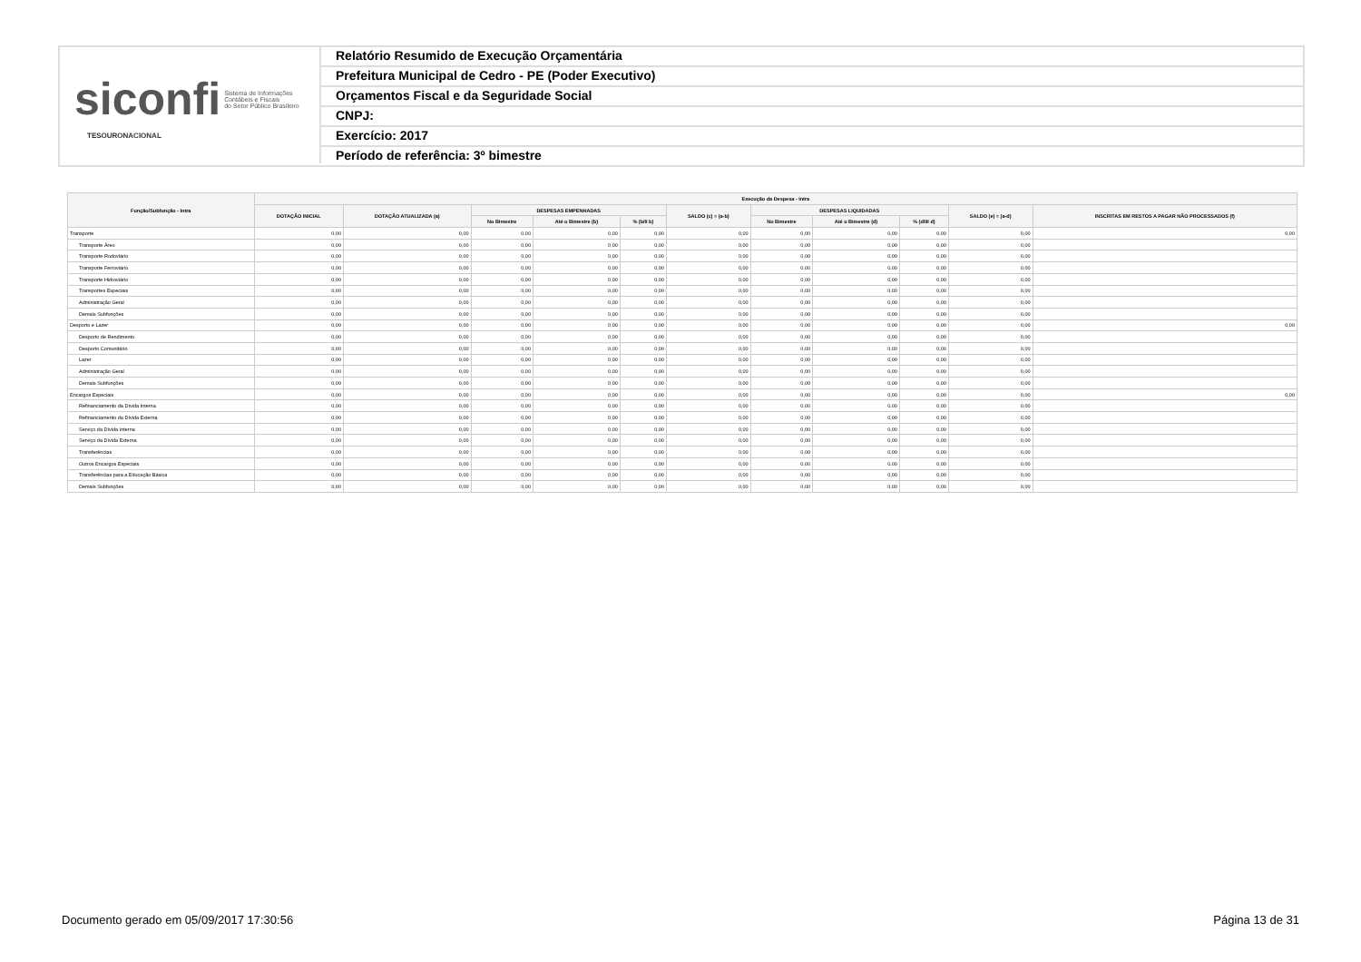siconfi Sistema de Informações
Contábeis e Fiscais
do Setor Público Brasileiro
TESOURONACIONAL
Relatório Resumido de Execução Orçamentária
Prefeitura Municipal de Cedro - PE (Poder Executivo)
Orçamentos Fiscal e da Seguridade Social
CNPJ:
Exercício: 2017
Período de referência: 3º bimestre
| Função/Subfunção - Intra | Execução da Despesa - Intra | | | | | | | | | | |
| --- | --- | --- | --- | --- | --- | --- | --- | --- | --- | --- | --- |
| | DOTAÇÃO INICIAL | DOTAÇÃO ATUALIZADA (a) | DESPESAS EMPENHADAS | | | SALDO (c) = (a-b) | DESPESAS LIQUIDADAS | | | SALDO (e) = (a-d) | INSCRITAS EM RESTOS A PAGAR NÃO PROCESSADOS (f) |
| | | | No Bimestre | Até o Bimestre (b) | % (b/II b) | | No Bimestre | Até o Bimestre (d) | % (d/III d) | | |
| Transporte | 0,00 | 0,00 | 0,00 | 0,00 | 0,00 | 0,00 | 0,00 | 0,00 | 0,00 | 0,00 | 0,00 |
| Transporte Áreo | 0,00 | 0,00 | 0,00 | 0,00 | 0,00 | 0,00 | 0,00 | 0,00 | 0,00 | 0,00 | |
| Transporte Rodoviário | 0,00 | 0,00 | 0,00 | 0,00 | 0,00 | 0,00 | 0,00 | 0,00 | 0,00 | 0,00 | |
| Transporte Ferroviário | 0,00 | 0,00 | 0,00 | 0,00 | 0,00 | 0,00 | 0,00 | 0,00 | 0,00 | 0,00 | |
| Transporte Hidroviário | 0,00 | 0,00 | 0,00 | 0,00 | 0,00 | 0,00 | 0,00 | 0,00 | 0,00 | 0,00 | |
| Transportes Especiais | 0,00 | 0,00 | 0,00 | 0,00 | 0,00 | 0,00 | 0,00 | 0,00 | 0,00 | 0,00 | |
| Administração Geral | 0,00 | 0,00 | 0,00 | 0,00 | 0,00 | 0,00 | 0,00 | 0,00 | 0,00 | 0,00 | |
| Demais Subfunções | 0,00 | 0,00 | 0,00 | 0,00 | 0,00 | 0,00 | 0,00 | 0,00 | 0,00 | 0,00 | |
| Desporto e Lazer | 0,00 | 0,00 | 0,00 | 0,00 | 0,00 | 0,00 | 0,00 | 0,00 | 0,00 | 0,00 | 0,00 |
| Desporto de Rendimento | 0,00 | 0,00 | 0,00 | 0,00 | 0,00 | 0,00 | 0,00 | 0,00 | 0,00 | 0,00 | |
| Desporto Comunitário | 0,00 | 0,00 | 0,00 | 0,00 | 0,00 | 0,00 | 0,00 | 0,00 | 0,00 | 0,00 | |
| Lazer | 0,00 | 0,00 | 0,00 | 0,00 | 0,00 | 0,00 | 0,00 | 0,00 | 0,00 | 0,00 | |
| Administração Geral | 0,00 | 0,00 | 0,00 | 0,00 | 0,00 | 0,00 | 0,00 | 0,00 | 0,00 | 0,00 | |
| Demais Subfunções | 0,00 | 0,00 | 0,00 | 0,00 | 0,00 | 0,00 | 0,00 | 0,00 | 0,00 | 0,00 | |
| Encargos Especiais | 0,00 | 0,00 | 0,00 | 0,00 | 0,00 | 0,00 | 0,00 | 0,00 | 0,00 | 0,00 | 0,00 |
| Refinanciamento da Dívida Interna | 0,00 | 0,00 | 0,00 | 0,00 | 0,00 | 0,00 | 0,00 | 0,00 | 0,00 | 0,00 | |
| Refinanciamento da Dívida Externa | 0,00 | 0,00 | 0,00 | 0,00 | 0,00 | 0,00 | 0,00 | 0,00 | 0,00 | 0,00 | |
| Serviço da Dívida Interna | 0,00 | 0,00 | 0,00 | 0,00 | 0,00 | 0,00 | 0,00 | 0,00 | 0,00 | 0,00 | |
| Serviço da Dívida Externa | 0,00 | 0,00 | 0,00 | 0,00 | 0,00 | 0,00 | 0,00 | 0,00 | 0,00 | 0,00 | |
| Transferências | 0,00 | 0,00 | 0,00 | 0,00 | 0,00 | 0,00 | 0,00 | 0,00 | 0,00 | 0,00 | |
| Outros Encargos Especiais | 0,00 | 0,00 | 0,00 | 0,00 | 0,00 | 0,00 | 0,00 | 0,00 | 0,00 | 0,00 | |
| Transferências para a Educação Básica | 0,00 | 0,00 | 0,00 | 0,00 | 0,00 | 0,00 | 0,00 | 0,00 | 0,00 | 0,00 | |
| Demais Subfunções | 0,00 | 0,00 | 0,00 | 0,00 | 0,00 | 0,00 | 0,00 | 0,00 | 0,00 | 0,00 | |
Documento gerado em 05/09/2017 17:30:56 Página 13 de 31